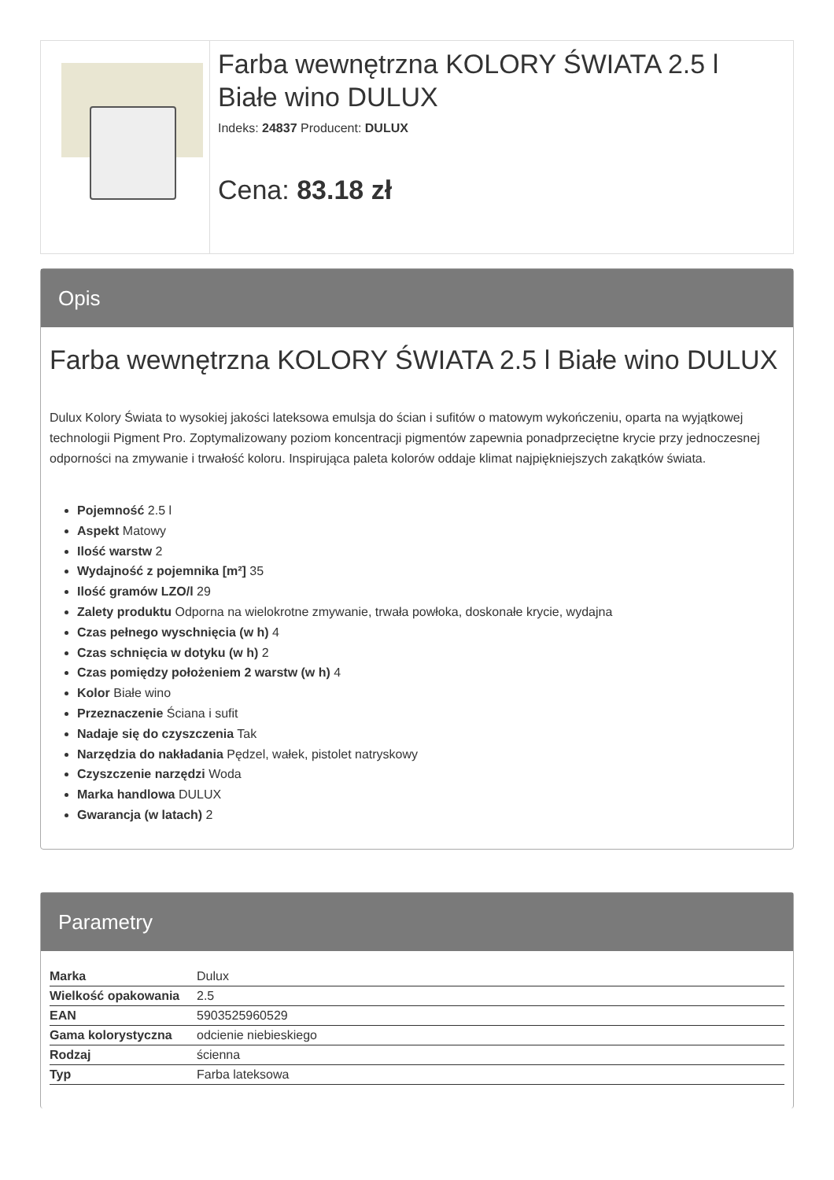Farba wewnętrzna KOLORY ŚWIATA 2.5 l Białe wino DULUX
Indeks: 24837 Producent: DULUX
Cena: 83.18 zł
Opis
Farba wewnętrzna KOLORY ŚWIATA 2.5 l Białe wino DULUX
Dulux Kolory Świata to wysokiej jakości lateksowa emulsja do ścian i sufitów o matowym wykończeniu, oparta na wyjątkowej technologii Pigment Pro. Zoptymalizowany poziom koncentracji pigmentów zapewnia ponadprzeciętne krycie przy jednoczesnej odporności na zmywanie i trwałość koloru. Inspirująca paleta kolorów oddaje klimat najpiękniejszych zakątków świata.
Pojemność 2.5 l
Aspekt Matowy
Ilość warstw 2
Wydajność z pojemnika [m²] 35
Ilość gramów LZO/l 29
Zalety produktu Odporna na wielokrotne zmywanie, trwała powłoka, doskonałe krycie, wydajna
Czas pełnego wyschnięcia (w h) 4
Czas schnięcia w dotyku (w h) 2
Czas pomiędzy położeniem 2 warstw (w h) 4
Kolor Białe wino
Przeznaczenie Ściana i sufit
Nadaje się do czyszczenia Tak
Narzędzia do nakładania Pędzel, wałek, pistolet natryskowy
Czyszczenie narzędzi Woda
Marka handlowa DULUX
Gwarancja (w latach) 2
Parametry
| Marka | Dulux |
| Wielkość opakowania | 2.5 |
| EAN | 5903525960529 |
| Gama kolorystyczna | odcienie niebieskiego |
| Rodzaj | ścienna |
| Typ | Farba lateksowa |